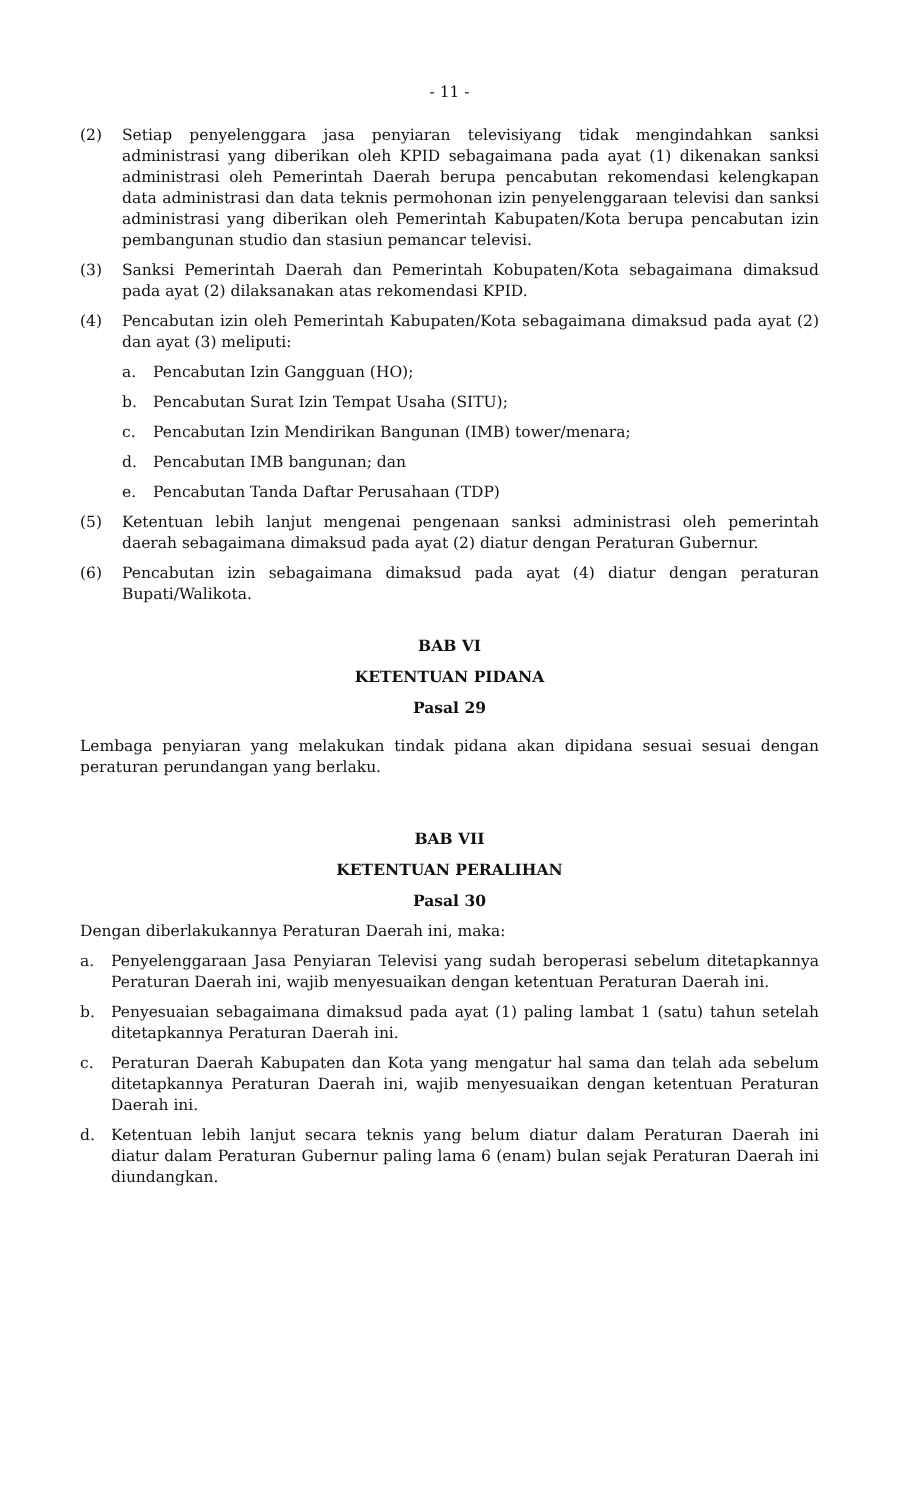- 11 -
(2) Setiap penyelenggara jasa penyiaran televisiyang tidak mengindahkan sanksi administrasi yang diberikan oleh KPID sebagaimana pada ayat (1) dikenakan sanksi administrasi oleh Pemerintah Daerah berupa pencabutan rekomendasi kelengkapan data administrasi dan data teknis permohonan izin penyelenggaraan televisi dan sanksi administrasi yang diberikan oleh Pemerintah Kabupaten/Kota berupa pencabutan izin pembangunan studio dan stasiun pemancar televisi.
(3) Sanksi Pemerintah Daerah dan Pemerintah Kobupaten/Kota sebagaimana dimaksud pada ayat (2) dilaksanakan atas rekomendasi KPID.
(4) Pencabutan izin oleh Pemerintah Kabupaten/Kota sebagaimana dimaksud pada ayat (2) dan ayat (3) meliputi:
a. Pencabutan Izin Gangguan (HO);
b. Pencabutan Surat Izin Tempat Usaha (SITU);
c. Pencabutan Izin Mendirikan Bangunan (IMB) tower/menara;
d. Pencabutan IMB bangunan; dan
e. Pencabutan Tanda Daftar Perusahaan (TDP)
(5) Ketentuan lebih lanjut mengenai pengenaan sanksi administrasi oleh pemerintah daerah sebagaimana dimaksud pada ayat (2) diatur dengan Peraturan Gubernur.
(6) Pencabutan izin sebagaimana dimaksud pada ayat (4) diatur dengan peraturan Bupati/Walikota.
BAB VI
KETENTUAN PIDANA
Pasal 29
Lembaga penyiaran yang melakukan tindak pidana akan dipidana sesuai sesuai dengan peraturan perundangan yang berlaku.
BAB VII
KETENTUAN PERALIHAN
Pasal 30
Dengan diberlakukannya Peraturan Daerah ini, maka:
a. Penyelenggaraan Jasa Penyiaran Televisi yang sudah beroperasi sebelum ditetapkannya Peraturan Daerah ini, wajib menyesuaikan dengan ketentuan Peraturan Daerah ini.
b. Penyesuaian sebagaimana dimaksud pada ayat (1) paling lambat 1 (satu) tahun setelah ditetapkannya Peraturan Daerah ini.
c. Peraturan Daerah Kabupaten dan Kota yang mengatur hal sama dan telah ada sebelum ditetapkannya Peraturan Daerah ini, wajib menyesuaikan dengan ketentuan Peraturan Daerah ini.
d. Ketentuan lebih lanjut secara teknis yang belum diatur dalam Peraturan Daerah ini diatur dalam Peraturan Gubernur paling lama 6 (enam) bulan sejak Peraturan Daerah ini diundangkan.